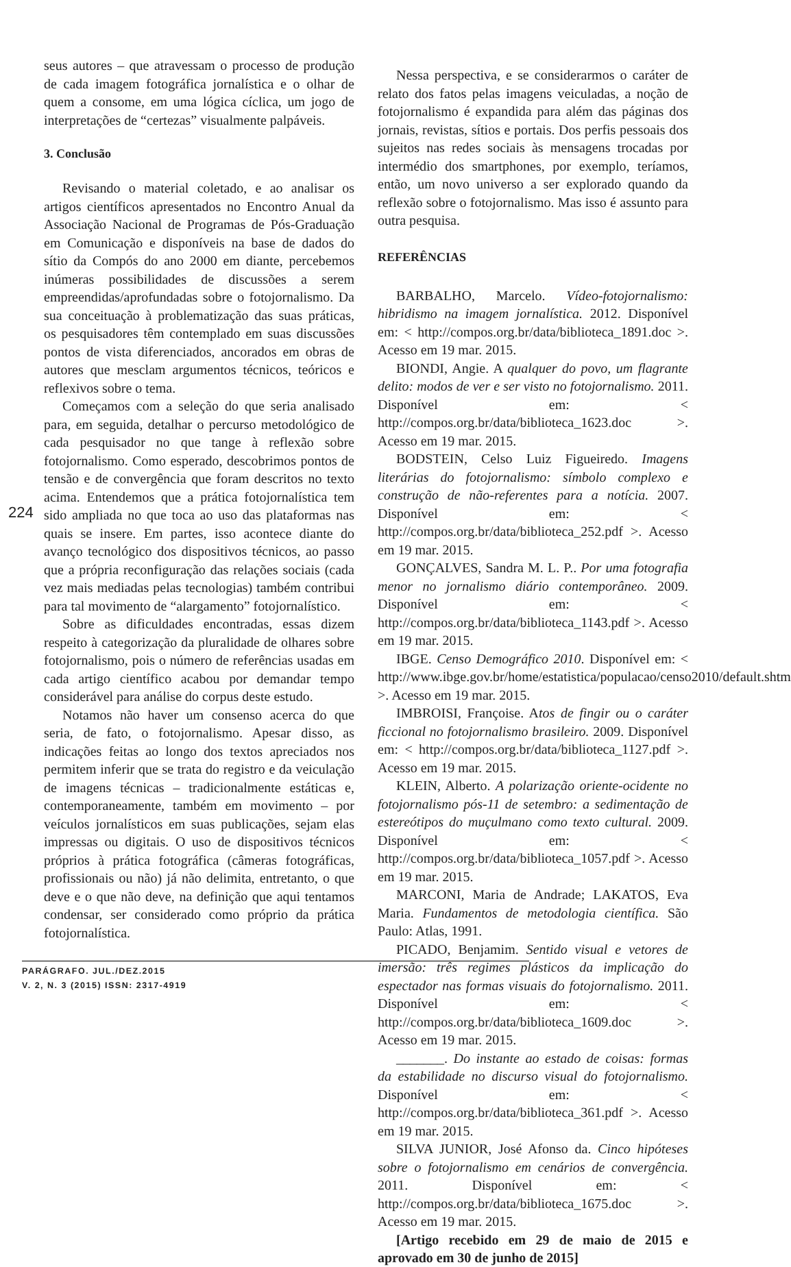seus autores – que atravessam o processo de produção de cada imagem fotográfica jornalística e o olhar de quem a consome, em uma lógica cíclica, um jogo de interpretações de “certezas” visualmente palpáveis.
3. Conclusão
Revisando o material coletado, e ao analisar os artigos científicos apresentados no Encontro Anual da Associação Nacional de Programas de Pós-Graduação em Comunicação e disponíveis na base de dados do sítio da Compós do ano 2000 em diante, percebemos inúmeras possibilidades de discussões a serem empreendidas/aprofundadas sobre o fotojornalismo. Da sua conceituação à problematização das suas práticas, os pesquisadores têm contemplado em suas discussões pontos de vista diferenciados, ancorados em obras de autores que mesclam argumentos técnicos, teóricos e reflexivos sobre o tema.
Começamos com a seleção do que seria analisado para, em seguida, detalhar o percurso metodológico de cada pesquisador no que tange à reflexão sobre fotojornalismo. Como esperado, descobrimos pontos de tensão e de convergência que foram descritos no texto acima. Entendemos que a prática fotojornalística tem sido ampliada no que toca ao uso das plataformas nas quais se insere. Em partes, isso acontece diante do avanço tecnológico dos dispositivos técnicos, ao passo que a própria reconfiguração das relações sociais (cada vez mais mediadas pelas tecnologias) também contribui para tal movimento de “alargamento” fotojornalístico.
Sobre as dificuldades encontradas, essas dizem respeito à categorização da pluralidade de olhares sobre fotojornalismo, pois o número de referências usadas em cada artigo científico acabou por demandar tempo considerável para análise do corpus deste estudo.
Notamos não haver um consenso acerca do que seria, de fato, o fotojornalismo. Apesar disso, as indicações feitas ao longo dos textos apreciados nos permitem inferir que se trata do registro e da veiculação de imagens técnicas – tradicionalmente estáticas e, contemporaneamente, também em movimento – por veículos jornalísticos em suas publicações, sejam elas impressas ou digitais. O uso de dispositivos técnicos próprios à prática fotográfica (câmeras fotográficas, profissionais ou não) já não delimita, entretanto, o que deve e o que não deve, na definição que aqui tentamos condensar, ser considerado como próprio da prática fotojornalística.
Nessa perspectiva, e se considerarmos o caráter de relato dos fatos pelas imagens veiculadas, a noção de fotojornalismo é expandida para além das páginas dos jornais, revistas, sítios e portais. Dos perfis pessoais dos sujeitos nas redes sociais às mensagens trocadas por intermédio dos smartphones, por exemplo, teríamos, então, um novo universo a ser explorado quando da reflexão sobre o fotojornalismo. Mas isso é assunto para outra pesquisa.
REFERÊNCIAS
BARBALHO, Marcelo. Vídeo-fotojornalismo: hibridismo na imagem jornalística. 2012. Disponível em: < http://compos.org.br/data/biblioteca_1891.doc >. Acesso em 19 mar. 2015.
BIONDI, Angie. A qualquer do povo, um flagrante delito: modos de ver e ser visto no fotojornalismo. 2011. Disponível em: < http://compos.org.br/data/biblioteca_1623.doc >. Acesso em 19 mar. 2015.
BODSTEIN, Celso Luiz Figueiredo. Imagens literárias do fotojornalismo: símbolo complexo e construção de não-referentes para a notícia. 2007. Disponível em: < http://compos.org.br/data/biblioteca_252.pdf >. Acesso em 19 mar. 2015.
GONÇALVES, Sandra M. L. P.. Por uma fotografia menor no jornalismo diário contemporâneo. 2009. Disponível em: < http://compos.org.br/data/biblioteca_1143.pdf >. Acesso em 19 mar. 2015.
IBGE. Censo Demográfico 2010. Disponível em: < http://www.ibge.gov.br/home/estatistica/populacao/censo2010/default.shtm >. Acesso em 19 mar. 2015.
IMBROISI, Françoise. Atos de fingir ou o caráter ficcional no fotojornalismo brasileiro. 2009. Disponível em: < http://compos.org.br/data/biblioteca_1127.pdf >. Acesso em 19 mar. 2015.
KLEIN, Alberto. A polarização oriente-ocidente no fotojornalismo pós-11 de setembro: a sedimentação de estereótipos do muçulmano como texto cultural. 2009. Disponível em: < http://compos.org.br/data/biblioteca_1057.pdf >. Acesso em 19 mar. 2015.
MARCONI, Maria de Andrade; LAKATOS, Eva Maria. Fundamentos de metodologia científica. São Paulo: Atlas, 1991.
PICADO, Benjamim. Sentido visual e vetores de imersão: três regimes plásticos da implicação do espectador nas formas visuais do fotojornalismo. 2011. Disponível em: < http://compos.org.br/data/biblioteca_1609.doc >. Acesso em 19 mar. 2015.
_______. Do instante ao estado de coisas: formas da estabilidade no discurso visual do fotojornalismo. Disponível em: < http://compos.org.br/data/biblioteca_361.pdf >. Acesso em 19 mar. 2015.
SILVA JUNIOR, José Afonso da. Cinco hipóteses sobre o fotojornalismo em cenários de convergência. 2011. Disponível em: < http://compos.org.br/data/biblioteca_1675.doc >. Acesso em 19 mar. 2015.
[Artigo recebido em 29 de maio de 2015 e aprovado em 30 de junho de 2015]
224
PARÁGRAFO. JUL./DEZ.2015
V. 2, N. 3 (2015) ISSN: 2317-4919